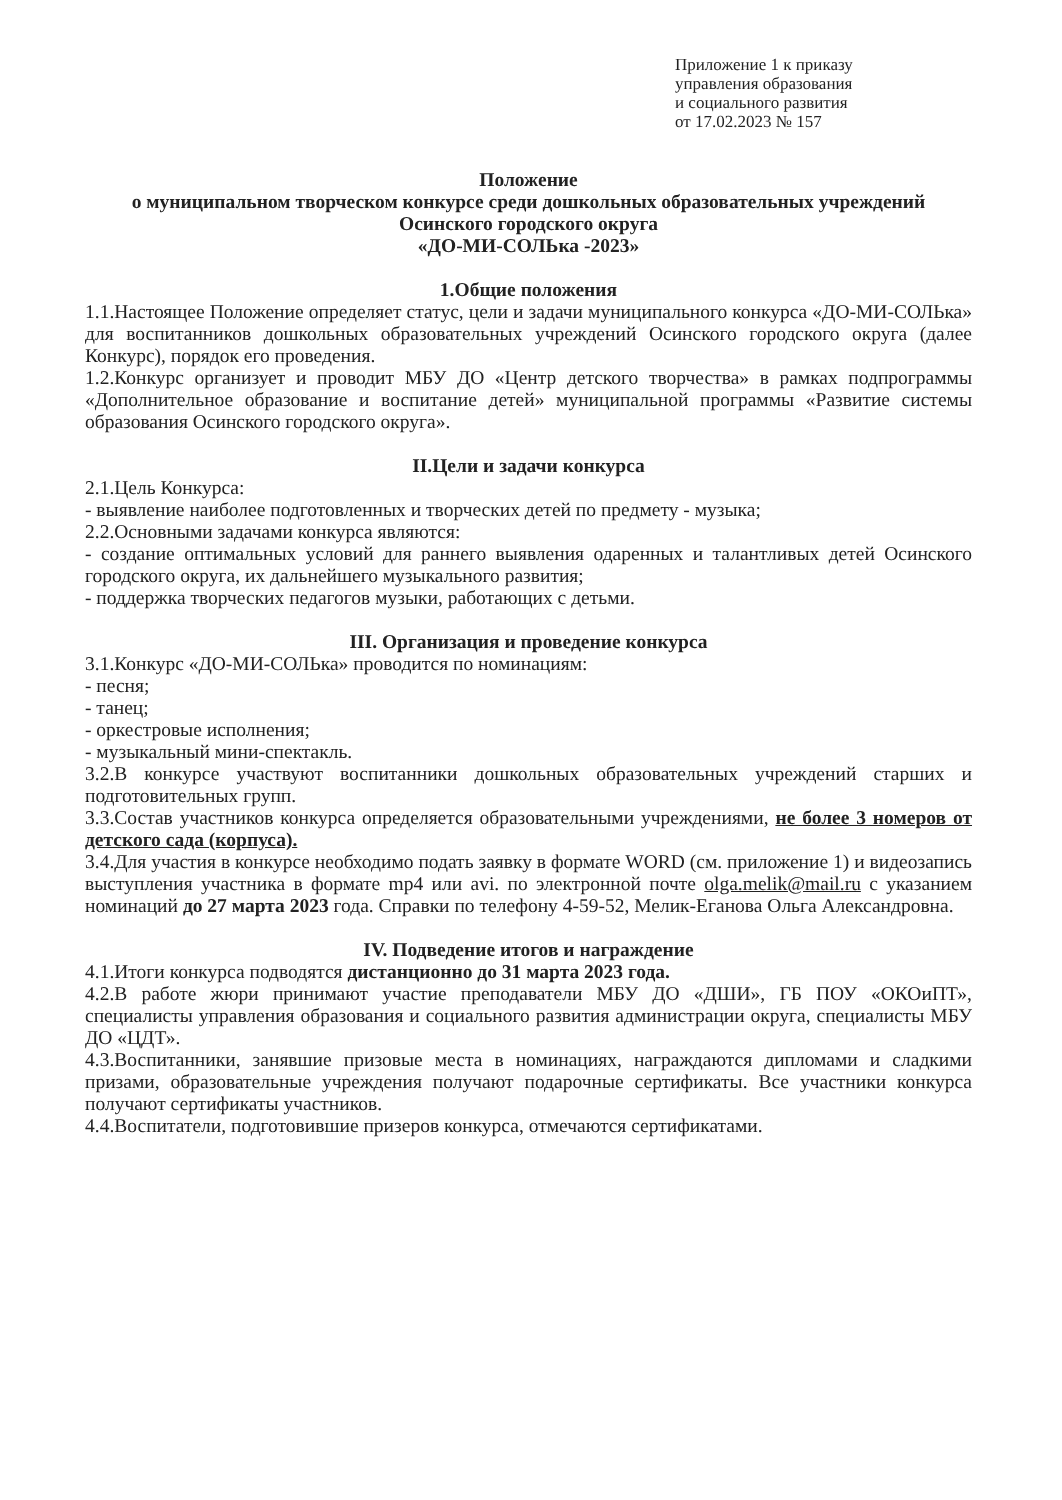Приложение 1 к приказу
управления образования
и социального развития
от 17.02.2023 № 157
Положение
о муниципальном творческом конкурсе среди дошкольных образовательных учреждений Осинского городского округа
«ДО-МИ-СОЛЬка -2023»
1.Общие положения
1.1.Настоящее Положение определяет статус, цели и задачи муниципального конкурса «ДО-МИ-СОЛЬка» для воспитанников дошкольных образовательных учреждений Осинского городского округа (далее Конкурс), порядок его проведения.
1.2.Конкурс организует и проводит МБУ ДО «Центр детского творчества» в рамках подпрограммы «Дополнительное образование и воспитание детей» муниципальной программы «Развитие системы образования Осинского городского округа».
II.Цели и задачи конкурса
2.1.Цель Конкурса:
- выявление наиболее подготовленных и творческих детей по предмету - музыка;
2.2.Основными задачами конкурса являются:
- создание оптимальных условий для раннего выявления одаренных и талантливых детей Осинского городского округа, их дальнейшего музыкального развития;
- поддержка творческих педагогов музыки, работающих с детьми.
III. Организация и проведение конкурса
3.1.Конкурс «ДО-МИ-СОЛЬка» проводится по номинациям:
- песня;
- танец;
- оркестровые исполнения;
- музыкальный мини-спектакль.
3.2.В конкурсе участвуют воспитанники дошкольных образовательных учреждений старших и подготовительных групп.
3.3.Состав участников конкурса определяется образовательными учреждениями, не более 3 номеров от детского сада (корпуса).
3.4.Для участия в конкурсе необходимо подать заявку в формате WORD (см. приложение 1) и видеозапись выступления участника в формате mp4 или avi. по электронной почте olga.melik@mail.ru с указанием номинаций до 27 марта 2023 года. Справки по телефону 4-59-52, Мелик-Еганова Ольга Александровна.
IV. Подведение итогов и награждение
4.1.Итоги конкурса подводятся дистанционно до 31 марта 2023 года.
4.2.В работе жюри принимают участие преподаватели МБУ ДО «ДШИ», ГБ ПОУ «ОКОиПТ», специалисты управления образования и социального развития администрации округа, специалисты МБУ ДО «ЦДТ».
4.3.Воспитанники, занявшие призовые места в номинациях, награждаются дипломами и сладкими призами, образовательные учреждения получают подарочные сертификаты. Все участники конкурса получают сертификаты участников.
4.4.Воспитатели, подготовившие призеров конкурса, отмечаются сертификатами.